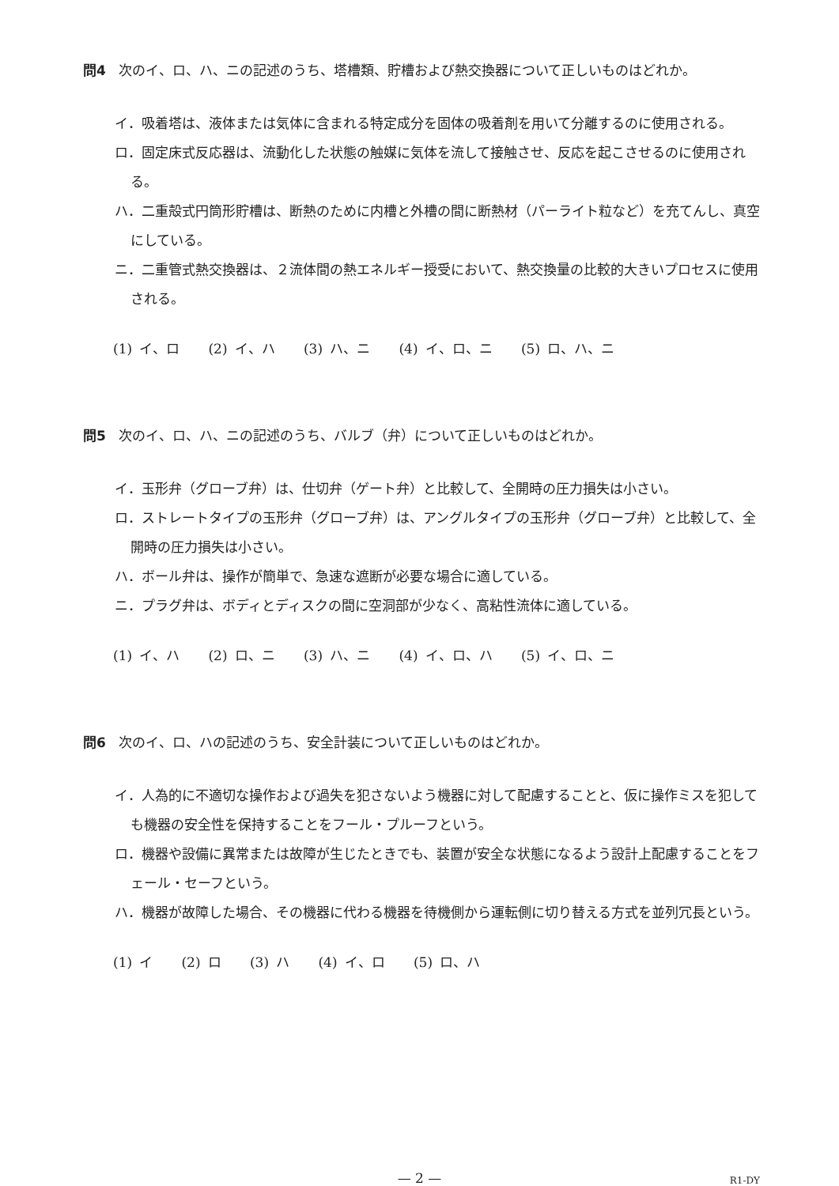問4 次のイ、ロ、ハ、ニの記述のうち、塔槽類、貯槽および熱交換器について正しいものはどれか。
イ．吸着塔は、液体または気体に含まれる特定成分を固体の吸着剤を用いて分離するのに使用される。
ロ．固定床式反応器は、流動化した状態の触媒に気体を流して接触させ、反応を起こさせるのに使用される。
ハ．二重殻式円筒形貯槽は、断熱のために内槽と外槽の間に断熱材（パーライト粒など）を充てんし、真空にしている。
ニ．二重管式熱交換器は、２流体間の熱エネルギー授受において、熱交換量の比較的大きいプロセスに使用される。
(1) イ、ロ (2) イ、ハ (3) ハ、ニ (4) イ、ロ、ニ (5) ロ、ハ、ニ
問5 次のイ、ロ、ハ、ニの記述のうち、バルブ（弁）について正しいものはどれか。
イ．玉形弁（グローブ弁）は、仕切弁（ゲート弁）と比較して、全開時の圧力損失は小さい。
ロ．ストレートタイプの玉形弁（グローブ弁）は、アングルタイプの玉形弁（グローブ弁）と比較して、全開時の圧力損失は小さい。
ハ．ボール弁は、操作が簡単で、急速な遮断が必要な場合に適している。
ニ．プラグ弁は、ボディとディスクの間に空洞部が少なく、高粘性流体に適している。
(1) イ、ハ (2) ロ、ニ (3) ハ、ニ (4) イ、ロ、ハ (5) イ、ロ、ニ
問6 次のイ、ロ、ハの記述のうち、安全計装について正しいものはどれか。
イ．人為的に不適切な操作および過失を犯さないよう機器に対して配慮することと、仮に操作ミスを犯しても機器の安全性を保持することをフール・プルーフという。
ロ．機器や設備に異常または故障が生じたときでも、装置が安全な状態になるよう設計上配慮することをフェール・セーフという。
ハ．機器が故障した場合、その機器に代わる機器を待機側から運転側に切り替える方式を並列冗長という。
(1) イ (2) ロ (3) ハ (4) イ、ロ (5) ロ、ハ
— 2 — R1-DY